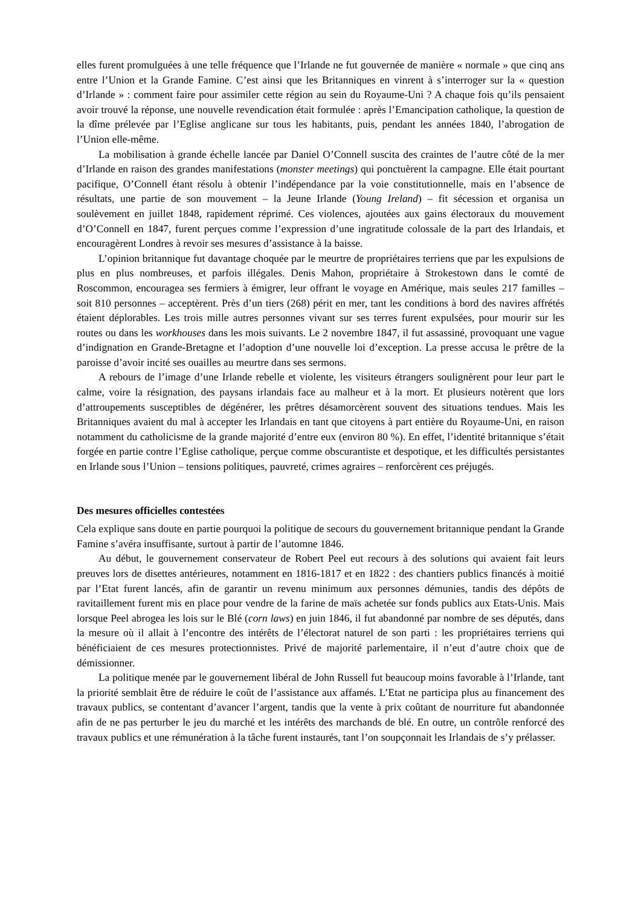elles furent promulguées à une telle fréquence que l’Irlande ne fut gouvernée de manière « normale » que cinq ans entre l’Union et la Grande Famine. C’est ainsi que les Britanniques en vinrent à s’interroger sur la « question d’Irlande » : comment faire pour assimiler cette région au sein du Royaume-Uni ? A chaque fois qu’ils pensaient avoir trouvé la réponse, une nouvelle revendication était formulée : après l’Emancipation catholique, la question de la dîme prélevée par l’Eglise anglicane sur tous les habitants, puis, pendant les années 1840, l’abrogation de l’Union elle-même.
La mobilisation à grande échelle lancée par Daniel O’Connell suscita des craintes de l’autre côté de la mer d’Irlande en raison des grandes manifestations (monster meetings) qui ponctuèrent la campagne. Elle était pourtant pacifique, O’Connell étant résolu à obtenir l’indépendance par la voie constitutionnelle, mais en l’absence de résultats, une partie de son mouvement – la Jeune Irlande (Young Ireland) – fit sécession et organisa un soulèvement en juillet 1848, rapidement réprimé. Ces violences, ajoutées aux gains électoraux du mouvement d’O’Connell en 1847, furent perçues comme l’expression d’une ingratitude colossale de la part des Irlandais, et encouragèrent Londres à revoir ses mesures d’assistance à la baisse.
L’opinion britannique fut davantage choquée par le meurtre de propriétaires terriens que par les expulsions de plus en plus nombreuses, et parfois illégales. Denis Mahon, propriétaire à Strokestown dans le comté de Roscommon, encouragea ses fermiers à émigrer, leur offrant le voyage en Amérique, mais seules 217 familles – soit 810 personnes – acceptèrent. Près d’un tiers (268) périt en mer, tant les conditions à bord des navires affrétés étaient déplorables. Les trois mille autres personnes vivant sur ses terres furent expulsées, pour mourir sur les routes ou dans les workhouses dans les mois suivants. Le 2 novembre 1847, il fut assassiné, provoquant une vague d’indignation en Grande-Bretagne et l’adoption d’une nouvelle loi d’exception. La presse accusa le prêtre de la paroisse d’avoir incité ses ouailles au meurtre dans ses sermons.
A rebours de l’image d’une Irlande rebelle et violente, les visiteurs étrangers soulignèrent pour leur part le calme, voire la résignation, des paysans irlandais face au malheur et à la mort. Et plusieurs notèrent que lors d’attroupements susceptibles de dégénérer, les prêtres désamorcèrent souvent des situations tendues. Mais les Britanniques avaient du mal à accepter les Irlandais en tant que citoyens à part entière du Royaume-Uni, en raison notamment du catholicisme de la grande majorité d’entre eux (environ 80 %). En effet, l’identité britannique s’était forgée en partie contre l’Eglise catholique, perçue comme obscurantiste et despotique, et les difficultés persistantes en Irlande sous l’Union – tensions politiques, pauvreté, crimes agraires – renforcèrent ces préjugés.
Des mesures officielles contestées
Cela explique sans doute en partie pourquoi la politique de secours du gouvernement britannique pendant la Grande Famine s’avéra insuffisante, surtout à partir de l’automne 1846.
Au début, le gouvernement conservateur de Robert Peel eut recours à des solutions qui avaient fait leurs preuves lors de disettes antérieures, notamment en 1816-1817 et en 1822 : des chantiers publics financés à moitié par l’Etat furent lancés, afin de garantir un revenu minimum aux personnes démunies, tandis des dépôts de ravitaillement furent mis en place pour vendre de la farine de maïs achetée sur fonds publics aux Etats-Unis. Mais lorsque Peel abrogea les lois sur le Blé (corn laws) en juin 1846, il fut abandonné par nombre de ses députés, dans la mesure où il allait à l’encontre des intérêts de l’électorat naturel de son parti : les propriétaires terriens qui bénéficiaient de ces mesures protectionnistes. Privé de majorité parlementaire, il n’eut d’autre choix que de démissionner.
La politique menée par le gouvernement libéral de John Russell fut beaucoup moins favorable à l’Irlande, tant la priorité semblait être de réduire le coût de l’assistance aux affamés. L’Etat ne participa plus au financement des travaux publics, se contentant d’avancer l’argent, tandis que la vente à prix coûtant de nourriture fut abandonnée afin de ne pas perturber le jeu du marché et les intérêts des marchands de blé. En outre, un contrôle renforcé des travaux publics et une rémunération à la tâche furent instaurés, tant l’on soupçonnait les Irlandais de s’y prélasser.